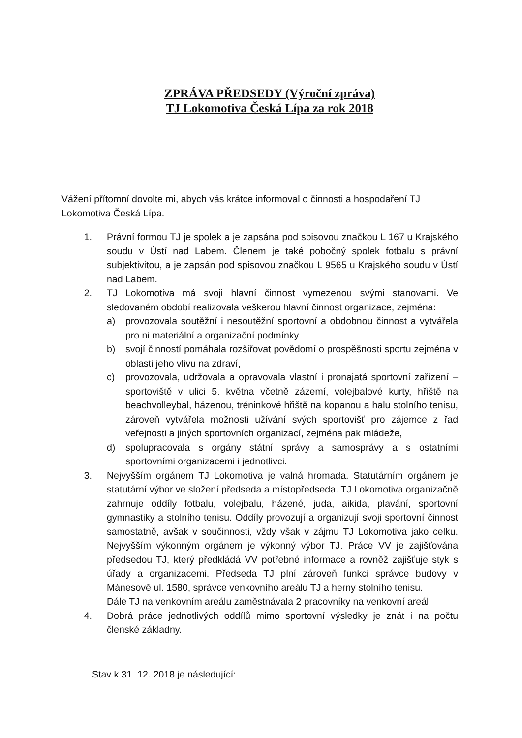ZPRÁVA PŘEDSEDY (Výroční zpráva)
TJ Lokomotiva Česká Lípa za rok 2018
Vážení přítomní dovolte mi, abych vás krátce informoval o činnosti a hospodaření TJ Lokomotiva Česká Lípa.
1. Právní formou TJ je spolek a je zapsána pod spisovou značkou L 167 u Krajského soudu v Ústí nad Labem. Členem je také pobočný spolek fotbalu s právní subjektivitou, a je zapsán pod spisovou značkou L 9565 u Krajského soudu v Ústí nad Labem.
2. TJ Lokomotiva má svoji hlavní činnost vymezenou svými stanovami. Ve sledovaném období realizovala veškerou hlavní činnost organizace, zejména:
a) provozovala soutěžní i nesoutěžní sportovní a obdobnou činnost a vytvářela pro ni materiální a organizační podmínky
b) svojí činností pomáhala rozšiřovat povědomí o prospěšnosti sportu zejména v oblasti jeho vlivu na zdraví,
c) provozovala, udržovala a opravovala vlastní i pronajatá sportovní zařízení – sportoviště v ulici 5. května včetně zázemí, volejbalové kurty, hřiště na beachvolleybal, házenou, tréninkové hřiště na kopanou a halu stolního tenisu, zároveň vytvářela možnosti užívání svých sportovišť pro zájemce z řad veřejnosti a jiných sportovních organizací, zejména pak mládeže,
d) spolupracovala s orgány státní správy a samosprávy a s ostatními sportovními organizacemi i jednotlivci.
3. Nejvyšším orgánem TJ Lokomotiva je valná hromada. Statutárním orgánem je statutární výbor ve složení předseda a místopředseda. TJ Lokomotiva organizačně zahrnuje oddíly fotbalu, volejbalu, házené, juda, aikida, plavání, sportovní gymnastiky a stolního tenisu. Oddíly provozují a organizují svoji sportovní činnost samostatně, avšak v součinnosti, vždy však v zájmu TJ Lokomotiva jako celku. Nejvyšším výkonným orgánem je výkonný výbor TJ. Práce VV je zajišťována předsedou TJ, který předkládá VV potřebné informace a rovněž zajišťuje styk s úřady a organizacemi. Předseda TJ plní zároveň funkci správce budovy v Mánesově ul. 1580, správce venkovního areálu TJ a herny stolního tenisu.
Dále TJ na venkovním areálu zaměstnávala 2 pracovníky na venkovní areál.
4. Dobrá práce jednotlivých oddílů mimo sportovní výsledky je znát i na počtu členské základny.
Stav k 31. 12. 2018 je následující: